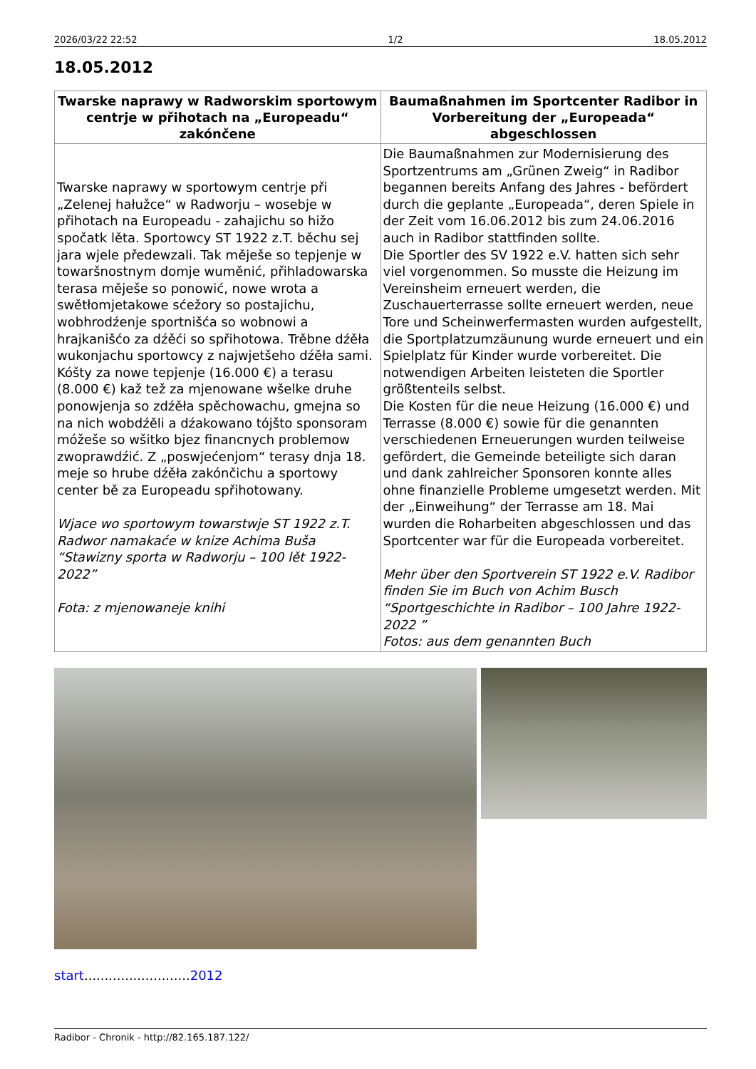2026/03/22 22:52 1/2 18.05.2012
18.05.2012
| Twarske naprawy w Radworskim sportowym centrje w přihotach na „Europeadu“ zakónčene | Baumaßnahmen im Sportcenter Radibor in Vorbereitung der „Europeada“ abgeschlossen |
| --- | --- |
| Twarske naprawy w sportowym centrje při „Zelenej hałužce“ w Radworju – wosebje w přihotach na Europeadu - zahajichu so hižo spočatk lěta. Sportowcy ST 1922 z.T. běchu sej jara wjele předewzali. Tak měješe so tepjenje w towaršnostnym domje wuměnić, přihladowarska terasa měješe so ponowić, nowe wrota a swětłomjetakowe sćežory so postajichu, wobhrodźenje sportnišća so wobnowi a hrajkanišćo za dźěći so spřihotowa. Trěbne dźěła wukonjachu sportowcy z najwjetšeho dźěła sami. Kóšty za nowe tepjenje (16.000 €) a terasu (8.000 €) kaž tež za mjenowane wšelke druhe ponowjenja so zdźěła spěchowachu, gmejna so na nich wobdźěli a dźakowano tójšto sponsoram móžeše so wšitko bjez financnych problemow zwoprawdźić. Z „poswjećenjom“ terasy dnja 18. meje so hrube dźěła zakónčichu a sportowy center bě za Europeadu spřihotowany. Wjace wo sportowym towarstwje ST 1922 z.T. Radwor namakaće w knize Achima Buša “Stawizny sporta w Radworju – 100 lět 1922-2022” Fota: z mjenowaneje knihi | Die Baumaßnahmen zur Modernisierung des Sportzentrums am „Grünen Zweig“ in Radibor begannen bereits Anfang des Jahres - befördert durch die geplante „Europeada“, deren Spiele in der Zeit vom 16.06.2012 bis zum 24.06.2016 auch in Radibor stattfinden sollte. Die Sportler des SV 1922 e.V. hatten sich sehr viel vorgenommen. So musste die Heizung im Vereinsheim erneuert werden, die Zuschauerterrasse sollte erneuert werden, neue Tore und Scheinwerfermasten wurden aufgestellt, die Sportplatzumzäunung wurde erneuert und ein Spielplatz für Kinder wurde vorbereitet. Die notwendigen Arbeiten leisteten die Sportler größtenteils selbst. Die Kosten für die neue Heizung (16.000 €) und Terrasse (8.000 €) sowie für die genannten verschiedenen Erneuerungen wurden teilweise gefördert, die Gemeinde beteiligte sich daran und dank zahlreicher Sponsoren konnte alles ohne finanzielle Probleme umgesetzt werden. Mit der „Einweihung“ der Terrasse am 18. Mai wurden die Roharbeiten abgeschlossen und das Sportcenter war für die Europeada vorbereitet. Mehr über den Sportverein ST 1922 e.V. Radibor finden Sie im Buch von Achim Busch “Sportgeschichte in Radibor – 100 Jahre 1922-2022 ” Fotos: aus dem genannten Buch |
start..........................2012
Radibor - Chronik - http://82.165.187.122/